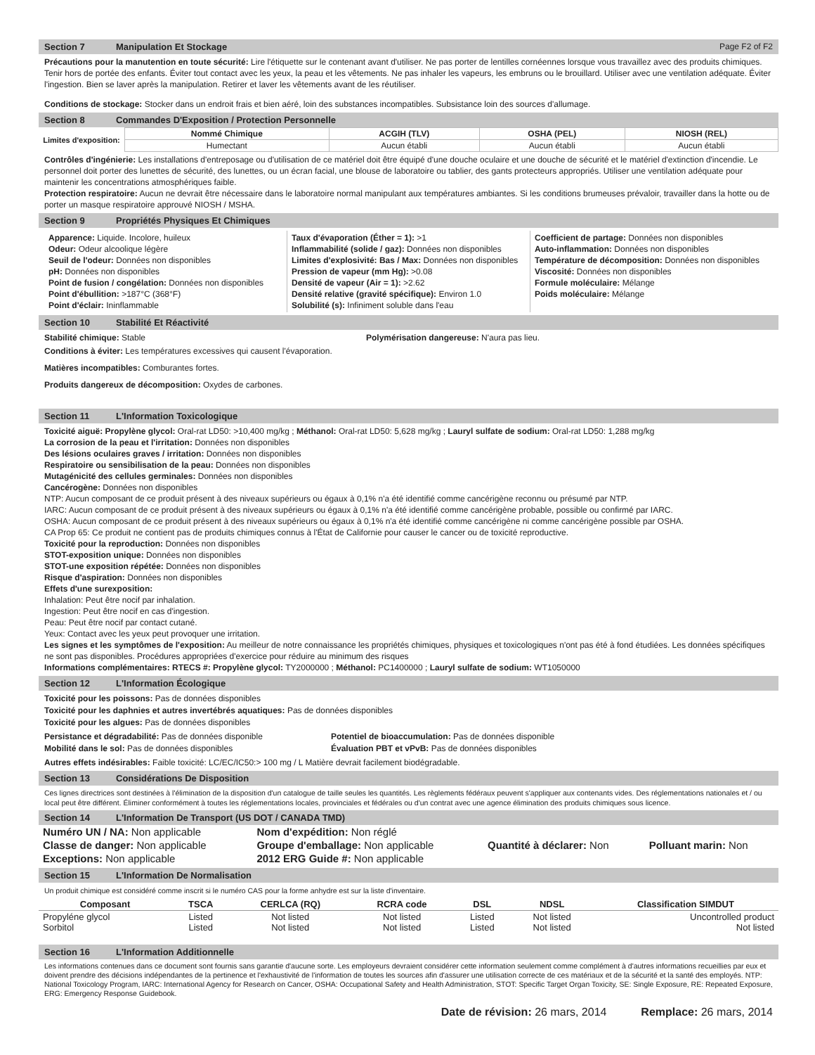Section 7 Manipulation Et Stockage Page F2 of F2
Précautions pour la manutention en toute sécurité: Lire l'étiquette sur le contenant avant d'utiliser. Ne pas porter de lentilles cornéennes lorsque vous travaillez avec des produits chimiques. Tenir hors de portée des enfants. Éviter tout contact avec les yeux, la peau et les vêtements. Ne pas inhaler les vapeurs, les embruns ou le brouillard. Utiliser avec une ventilation adéquate. Éviter l'ingestion. Bien se laver après la manipulation. Retirer et laver les vêtements avant de les réutiliser.
Conditions de stockage: Stocker dans un endroit frais et bien aéré, loin des substances incompatibles. Subsistance loin des sources d'allumage.
Section 8 Commandes D'Exposition / Protection Personnelle
| Limites d'exposition: | Nommé Chimique | ACGIH (TLV) | OSHA (PEL) | NIOSH (REL) |
| | Humectant | Aucun établi | Aucun établi | Aucun établi |
Contrôles d'ingénierie: Les installations d'entreposage ou d'utilisation de ce matériel doit être équipé d'une douche oculaire et une douche de sécurité et le matériel d'extinction d'incendie. Le personnel doit porter des lunettes de sécurité, des lunettes, ou un écran facial, une blouse de laboratoire ou tablier, des gants protecteurs appropriés. Utiliser une ventilation adéquate pour maintenir les concentrations atmosphériques faible.
Protection respiratoire: Aucun ne devrait être nécessaire dans le laboratoire normal manipulant aux températures ambiantes. Si les conditions brumeuses prévaloir, travailler dans la hotte ou de porter un masque respiratoire approuvé NIOSH / MSHA.
Section 9 Propriétés Physiques Et Chimiques
Apparence: Liquide. Incolore, huileux
Odeur: Odeur alcoolique légère
Seuil de l'odeur: Données non disponibles
pH: Données non disponibles
Point de fusion / congélation: Données non disponibles
Point d'ébullition: >187°C (368°F)
Point d'éclair: Ininflammable
Taux d'évaporation (Éther = 1): >1
Inflammabilité (solide / gaz): Données non disponibles
Limites d'explosivité: Bas / Max: Données non disponibles
Pression de vapeur (mm Hg): >0.08
Densité de vapeur (Air = 1): >2.62
Densité relative (gravité spécifique): Environ 1.0
Solubilité (s): Infiniment soluble dans l'eau
Coefficient de partage: Données non disponibles
Auto-inflammation: Données non disponibles
Température de décomposition: Données non disponibles
Viscosité: Données non disponibles
Formule moléculaire: Mélange
Poids moléculaire: Mélange
Section 10 Stabilité Et Réactivité
Stabilité chimique: Stable Polymérisation dangereuse: N'aura pas lieu.
Conditions à éviter: Les températures excessives qui causent l'évaporation.
Matières incompatibles: Comburantes fortes.
Produits dangereux de décomposition: Oxydes de carbones.
Section 11 L'Information Toxicologique
Toxicité aiguë: Propylène glycol: Oral-rat LD50: >10,400 mg/kg ; Méthanol: Oral-rat LD50: 5,628 mg/kg ; Lauryl sulfate de sodium: Oral-rat LD50: 1,288 mg/kg
La corrosion de la peau et l'irritation: Données non disponibles
Des lésions oculaires graves / irritation: Données non disponibles
Respiratoire ou sensibilisation de la peau: Données non disponibles
Mutagénicité des cellules germinales: Données non disponibles
Cancérogène: Données non disponibles
NTP: Aucun composant de ce produit présent à des niveaux supérieurs ou égaux à 0,1% n'a été identifié comme cancérigène reconnu ou présumé par NTP.
IARC: Aucun composant de ce produit présent à des niveaux supérieurs ou égaux à 0,1% n'a été identifié comme cancérigène probable, possible ou confirmé par IARC.
OSHA: Aucun composant de ce produit présent à des niveaux supérieurs ou égaux à 0,1% n'a été identifié comme cancérigène ni comme cancérigène possible par OSHA.
CA Prop 65: Ce produit ne contient pas de produits chimiques connus à l'État de Californie pour causer le cancer ou de toxicité reproductive.
Toxicité pour la reproduction: Données non disponibles
STOT-exposition unique: Données non disponibles
STOT-une exposition répétée: Données non disponibles
Risque d'aspiration: Données non disponibles
Effets d'une surexposition:
Inhalation: Peut être nocif par inhalation.
Ingestion: Peut être nocif en cas d'ingestion.
Peau: Peut être nocif par contact cutané.
Yeux: Contact avec les yeux peut provoquer une irritation.
Les signes et les symptômes de l'exposition: Au meilleur de notre connaissance les propriétés chimiques, physiques et toxicologiques n'ont pas été à fond étudiées. Les données spécifiques ne sont pas disponibles. Procédures appropriées d'exercice pour réduire au minimum des risques
Informations complémentaires: RTECS #: Propylène glycol: TY2000000 ; Méthanol: PC1400000 ; Lauryl sulfate de sodium: WT1050000
Section 12 L'Information Écologique
Toxicité pour les poissons: Pas de données disponibles
Toxicité pour les daphnies et autres invertébrés aquatiques: Pas de données disponibles
Toxicité pour les algues: Pas de données disponibles
Persistance et dégradabilité: Pas de données disponible
Mobilité dans le sol: Pas de données disponibles Potentiel de bioaccumulation: Pas de données disponible
Évaluation PBT et vPvB: Pas de données disponibles
Autres effets indésirables: Faible toxicité: LC/EC/IC50:> 100 mg / L Matière devrait facilement biodégradable.
Section 13 Considérations De Disposition
Ces lignes directrices sont destinées à l'élimination de la disposition d'un catalogue de taille seules les quantités. Les règlements fédéraux peuvent s'appliquer aux contenants vides. Des réglementations nationales et / ou local peut être différent. Éliminer conformément à toutes les réglementations locales, provinciales et fédérales ou d'un contrat avec une agence élimination des produits chimiques sous licence.
Section 14 L'Information De Transport (US DOT / CANADA TMD)
| Numéro UN / NA: Non applicable | Nom d'expédition: Non réglé | | |
| Classe de danger: Non applicable | Groupe d'emballage: Non applicable | Quantité à déclarer: Non | Polluant marin: Non |
| Exceptions: Non applicable | 2012 ERG Guide #: Non applicable | | |
Section 15 L'Information De Normalisation
Un produit chimique est considéré comme inscrit si le numéro CAS pour la forme anhydre est sur la liste d'inventaire.
| Composant | TSCA | CERLCA (RQ) | RCRA code | DSL | NDSL | Classification SIMDUT |
| --- | --- | --- | --- | --- | --- | --- |
| Propyléne glycol Sorbitol | Listed Listed | Not listed Not listed | Not listed Not listed | Listed Listed | Not listed Not listed | Uncontrolled product Not listed |
Section 16 L'Information Additionnelle
Les informations contenues dans ce document sont fournis sans garantie d'aucune sorte. Les employeurs devraient considérer cette information seulement comme complément à d'autres informations recueillies par eux et doivent prendre des décisions indépendantes de la pertinence et l'exhaustivité de l'information de toutes les sources afin d'assurer une utilisation correcte de ces matériaux et de la sécurité et la santé des employés. NTP: National Toxicology Program, IARC: International Agency for Research on Cancer, OSHA: Occupational Safety and Health Administration, STOT: Specific Target Organ Toxicity, SE: Single Exposure, RE: Repeated Exposure, ERG: Emergency Response Guidebook.
Date de révision: 26 mars, 2014 Remplace: 26 mars, 2014